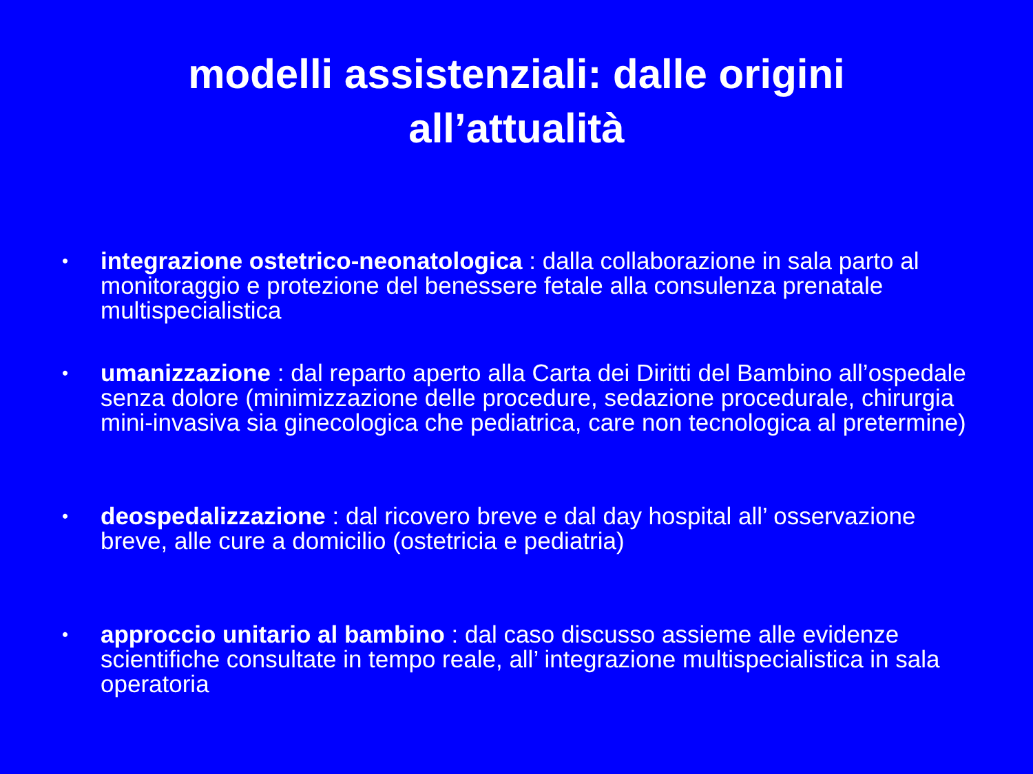modelli assistenziali: dalle origini
all’attualità
• integrazione ostetrico-neonatologica : dalla collaborazione in sala parto al monitoraggio e protezione del benessere fetale alla consulenza prenatale multispecialistica
• umanizzazione : dal reparto aperto alla Carta dei Diritti del Bambino all’ospedale senza dolore (minimizzazione delle procedure, sedazione procedurale, chirurgia mini-invasiva sia ginecologica che pediatrica, care non tecnologica al pretermine)
• deospedalizzazione : dal ricovero breve e dal day hospital all’ osservazione breve, alle cure a domicilio (ostetricia e pediatria)
• approccio unitario al bambino : dal caso discusso assieme alle evidenze scientifiche consultate in tempo reale, all’ integrazione multispecialistica in sala operatoria